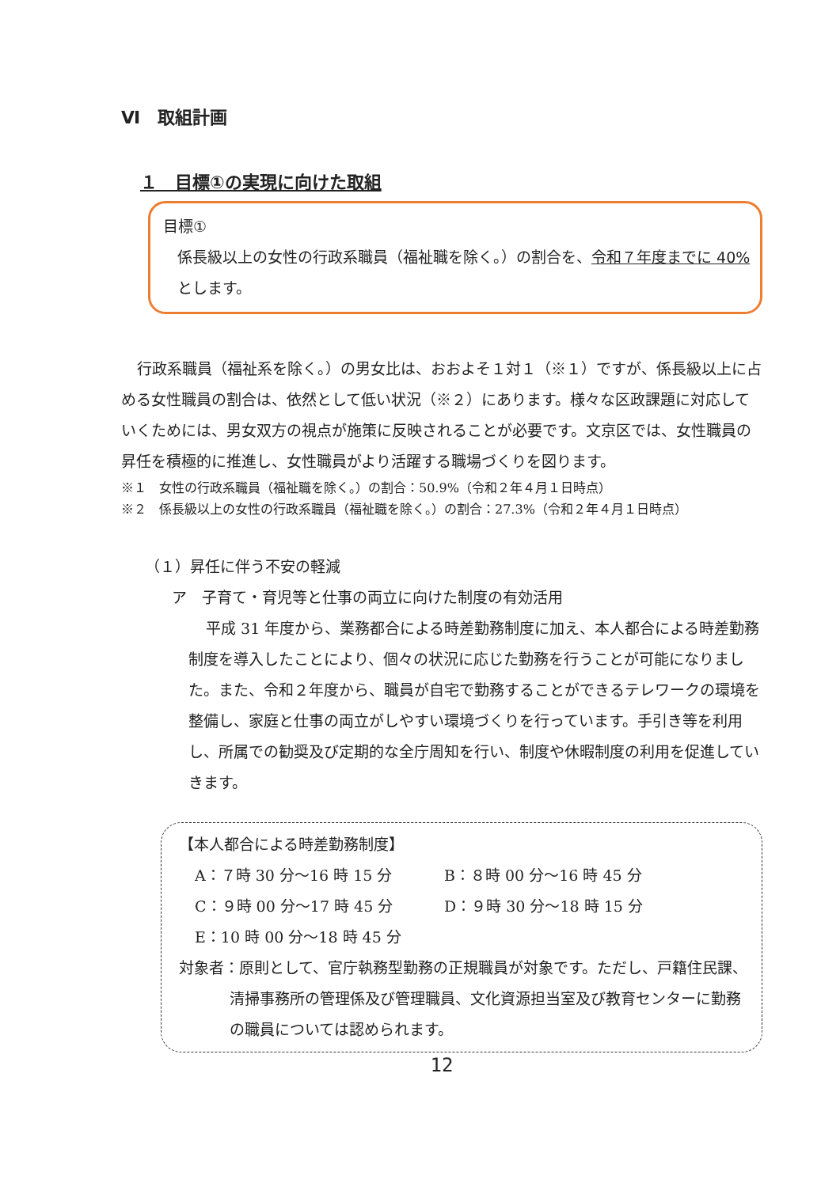Ⅵ　取組計画
１　目標①の実現に向けた取組
目標①
係長級以上の女性の行政系職員（福祉職を除く。）の割合を、令和７年度までに 40% とします。
行政系職員（福祉系を除く。）の男女比は、おおよそ１対１（※１）ですが、係長級以上に占める女性職員の割合は、依然として低い状況（※２）にあります。様々な区政課題に対応していくためには、男女双方の視点が施策に反映されることが必要です。文京区では、女性職員の昇任を積極的に推進し、女性職員がより活躍する職場づくりを図ります。
※１　女性の行政系職員（福祉職を除く。）の割合：50.9%（令和２年４月１日時点）
※２　係長級以上の女性の行政系職員（福祉職を除く。）の割合：27.3%（令和２年４月１日時点）
（１）昇任に伴う不安の軽減
ア　子育て・育児等と仕事の両立に向けた制度の有効活用
平成 31 年度から、業務都合による時差勤務制度に加え、本人都合による時差勤務制度を導入したことにより、個々の状況に応じた勤務を行うことが可能になりました。また、令和２年度から、職員が自宅で勤務することができるテレワークの環境を整備し、家庭と仕事の両立がしやすい環境づくりを行っています。手引き等を利用し、所属での勧奨及び定期的な全庁周知を行い、制度や休暇制度の利用を促進していきます。
【本人都合による時差勤務制度】
A：７時 30 分～16 時 15 分 B：８時 00 分～16 時 45 分
C：９時 00 分～17 時 45 分 D：９時 30 分～18 時 15 分
E：10 時 00 分～18 時 45 分
対象者：原則として、官庁執務型勤務の正規職員が対象です。ただし、戸籍住民課、清掃事務所の管理係及び管理職員、文化資源担当室及び教育センターに勤務の職員については認められます。
12